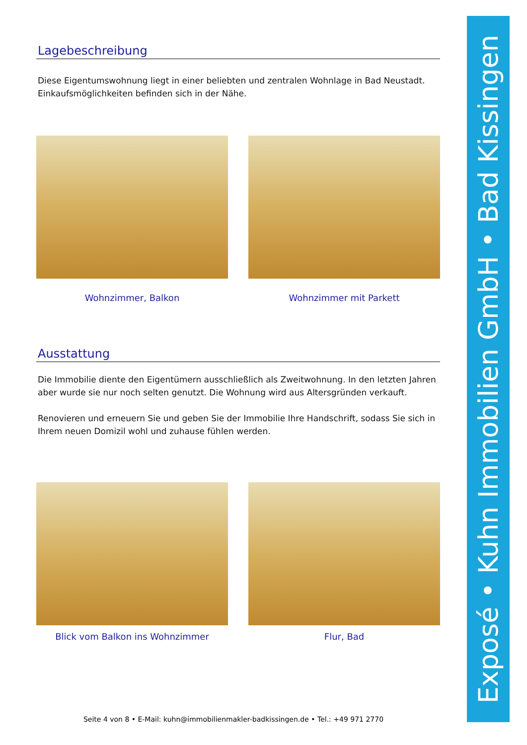Lagebeschreibung
Diese Eigentumswohnung liegt in einer beliebten und zentralen Wohnlage in Bad Neustadt. Einkaufsmöglichkeiten befinden sich in der Nähe.
Wohnzimmer, Balkon Wohnzimmer mit Parkett
Ausstattung
Die Immobilie diente den Eigentümern ausschließlich als Zweitwohnung. In den letzten Jahren aber wurde sie nur noch selten genutzt. Die Wohnung wird aus Altersgründen verkauft.
Renovieren und erneuern Sie und geben Sie der Immobilie Ihre Handschrift, sodass Sie sich in Ihrem neuen Domizil wohl und zuhause fühlen werden.
Blick vom Balkon ins Wohnzimmer Flur, Bad
Exposé • Kuhn Immobilien GmbH • Bad Kissingen
Seite 4 von 8 • E-Mail: kuhn@immobilienmakler-badkissingen.de • Tel.: +49 971 2770